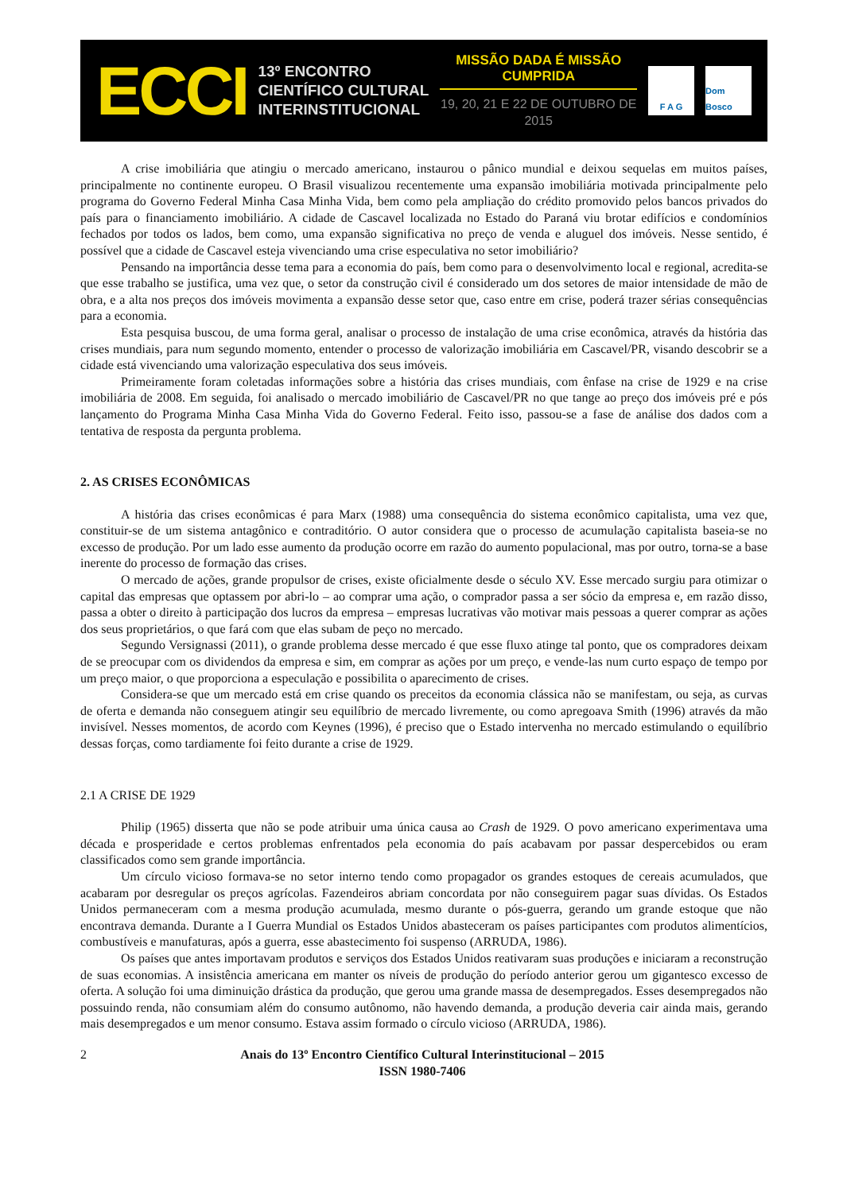ECCI
13º ENCONTRO
CIENTÍFICO CULTURAL
INTERINSTITUCIONAL
MISSÃO DADA É MISSÃO CUMPRIDA
19, 20, 21 E 22 DE OUTUBRO DE 2015
F A G
Dom Bosco
A crise imobiliária que atingiu o mercado americano, instaurou o pânico mundial e deixou sequelas em muitos países, principalmente no continente europeu. O Brasil visualizou recentemente uma expansão imobiliária motivada principalmente pelo programa do Governo Federal Minha Casa Minha Vida, bem como pela ampliação do crédito promovido pelos bancos privados do país para o financiamento imobiliário. A cidade de Cascavel localizada no Estado do Paraná viu brotar edifícios e condomínios fechados por todos os lados, bem como, uma expansão significativa no preço de venda e aluguel dos imóveis. Nesse sentido, é possível que a cidade de Cascavel esteja vivenciando uma crise especulativa no setor imobiliário?
Pensando na importância desse tema para a economia do país, bem como para o desenvolvimento local e regional, acredita-se que esse trabalho se justifica, uma vez que, o setor da construção civil é considerado um dos setores de maior intensidade de mão de obra, e a alta nos preços dos imóveis movimenta a expansão desse setor que, caso entre em crise, poderá trazer sérias consequências para a economia.
Esta pesquisa buscou, de uma forma geral, analisar o processo de instalação de uma crise econômica, através da história das crises mundiais, para num segundo momento, entender o processo de valorização imobiliária em Cascavel/PR, visando descobrir se a cidade está vivenciando uma valorização especulativa dos seus imóveis.
Primeiramente foram coletadas informações sobre a história das crises mundiais, com ênfase na crise de 1929 e na crise imobiliária de 2008. Em seguida, foi analisado o mercado imobiliário de Cascavel/PR no que tange ao preço dos imóveis pré e pós lançamento do Programa Minha Casa Minha Vida do Governo Federal. Feito isso, passou-se a fase de análise dos dados com a tentativa de resposta da pergunta problema.
2. AS CRISES ECONÔMICAS
A história das crises econômicas é para Marx (1988) uma consequência do sistema econômico capitalista, uma vez que, constituir-se de um sistema antagônico e contraditório. O autor considera que o processo de acumulação capitalista baseia-se no excesso de produção. Por um lado esse aumento da produção ocorre em razão do aumento populacional, mas por outro, torna-se a base inerente do processo de formação das crises.
O mercado de ações, grande propulsor de crises, existe oficialmente desde o século XV. Esse mercado surgiu para otimizar o capital das empresas que optassem por abri-lo – ao comprar uma ação, o comprador passa a ser sócio da empresa e, em razão disso, passa a obter o direito à participação dos lucros da empresa – empresas lucrativas vão motivar mais pessoas a querer comprar as ações dos seus proprietários, o que fará com que elas subam de peço no mercado.
Segundo Versignassi (2011), o grande problema desse mercado é que esse fluxo atinge tal ponto, que os compradores deixam de se preocupar com os dividendos da empresa e sim, em comprar as ações por um preço, e vende-las num curto espaço de tempo por um preço maior, o que proporciona a especulação e possibilita o aparecimento de crises.
Considera-se que um mercado está em crise quando os preceitos da economia clássica não se manifestam, ou seja, as curvas de oferta e demanda não conseguem atingir seu equilíbrio de mercado livremente, ou como apregoava Smith (1996) através da mão invisível. Nesses momentos, de acordo com Keynes (1996), é preciso que o Estado intervenha no mercado estimulando o equilíbrio dessas forças, como tardiamente foi feito durante a crise de 1929.
2.1 A CRISE DE 1929
Philip (1965) disserta que não se pode atribuir uma única causa ao Crash de 1929. O povo americano experimentava uma década e prosperidade e certos problemas enfrentados pela economia do país acabavam por passar despercebidos ou eram classificados como sem grande importância.
Um círculo vicioso formava-se no setor interno tendo como propagador os grandes estoques de cereais acumulados, que acabaram por desregular os preços agrícolas. Fazendeiros abriam concordata por não conseguirem pagar suas dívidas. Os Estados Unidos permaneceram com a mesma produção acumulada, mesmo durante o pós-guerra, gerando um grande estoque que não encontrava demanda. Durante a I Guerra Mundial os Estados Unidos abasteceram os países participantes com produtos alimentícios, combustíveis e manufaturas, após a guerra, esse abastecimento foi suspenso (ARRUDA, 1986).
Os países que antes importavam produtos e serviços dos Estados Unidos reativaram suas produções e iniciaram a reconstrução de suas economias. A insistência americana em manter os níveis de produção do período anterior gerou um gigantesco excesso de oferta. A solução foi uma diminuição drástica da produção, que gerou uma grande massa de desempregados. Esses desempregados não possuindo renda, não consumiam além do consumo autônomo, não havendo demanda, a produção deveria cair ainda mais, gerando mais desempregados e um menor consumo. Estava assim formado o círculo vicioso (ARRUDA, 1986).
2 Anais do 13º Encontro Científico Cultural Interinstitucional – 2015
ISSN 1980-7406